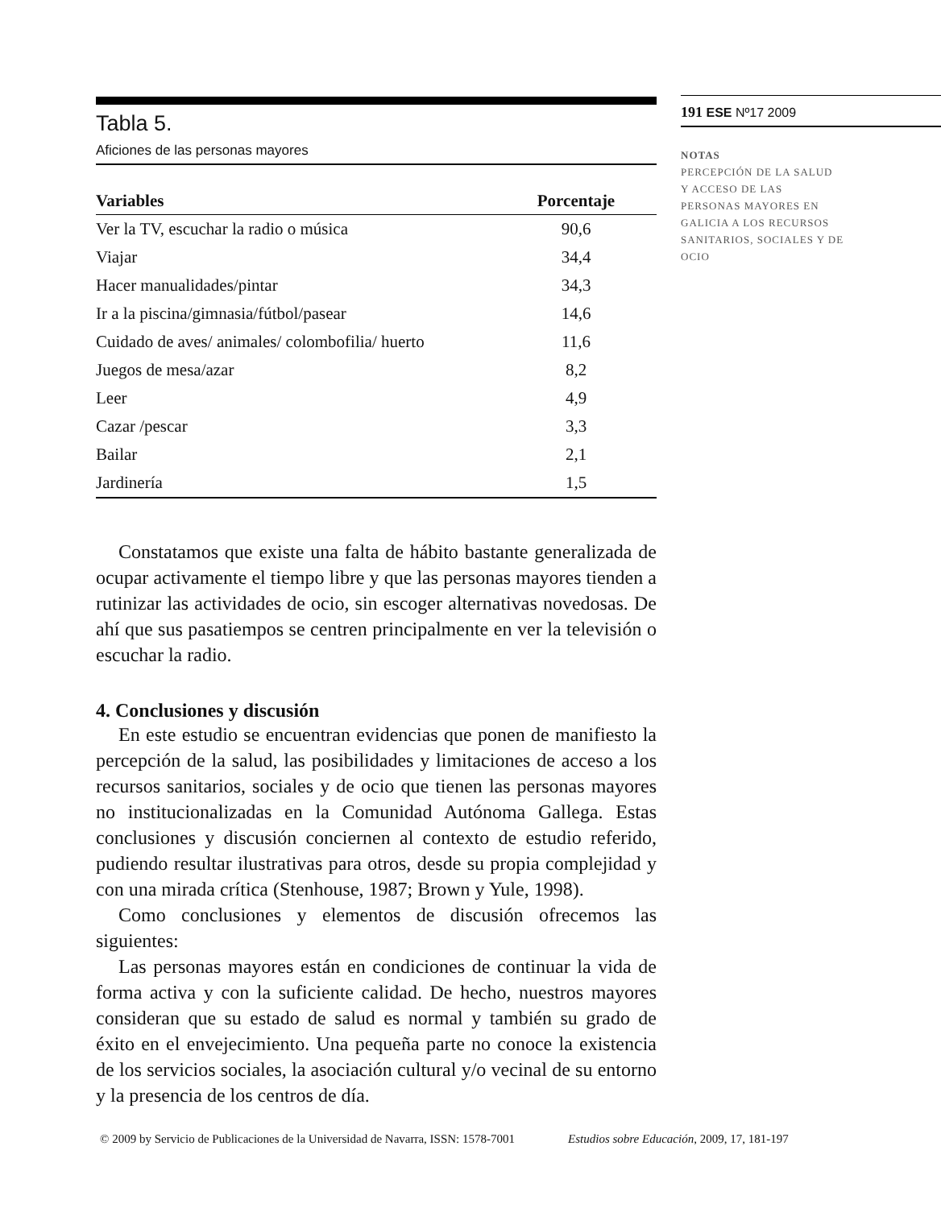Tabla 5.
Aficiones de las personas mayores
| Variables | Porcentaje |
| --- | --- |
| Ver la TV, escuchar la radio o música | 90,6 |
| Viajar | 34,4 |
| Hacer manualidades/pintar | 34,3 |
| Ir a la piscina/gimnasia/fútbol/pasear | 14,6 |
| Cuidado de aves/ animales/ colombofilia/ huerto | 11,6 |
| Juegos de mesa/azar | 8,2 |
| Leer | 4,9 |
| Cazar /pescar | 3,3 |
| Bailar | 2,1 |
| Jardinería | 1,5 |
Constatamos que existe una falta de hábito bastante generalizada de ocupar activamente el tiempo libre y que las personas mayores tienden a rutinizar las actividades de ocio, sin escoger alternativas novedosas. De ahí que sus pasatiempos se centren principalmente en ver la televisión o escuchar la radio.
4. Conclusiones y discusión
En este estudio se encuentran evidencias que ponen de manifiesto la percepción de la salud, las posibilidades y limitaciones de acceso a los recursos sanitarios, sociales y de ocio que tienen las personas mayores no institucionalizadas en la Comunidad Autónoma Gallega. Estas conclusiones y discusión conciernen al contexto de estudio referido, pudiendo resultar ilustrativas para otros, desde su propia complejidad y con una mirada crítica (Stenhouse, 1987; Brown y Yule, 1998).
Como conclusiones y elementos de discusión ofrecemos las siguientes:
Las personas mayores están en condiciones de continuar la vida de forma activa y con la suficiente calidad. De hecho, nuestros mayores consideran que su estado de salud es normal y también su grado de éxito en el envejecimiento. Una pequeña parte no conoce la existencia de los servicios sociales, la asociación cultural y/o vecinal de su entorno y la presencia de los centros de día.
191 ESE Nº17 2009
NOTAS
PERCEPCIÓN DE LA SALUD
Y ACCESO DE LAS
PERSONAS MAYORES EN
GALICIA A LOS RECURSOS
SANITARIOS, SOCIALES Y DE
OCIO
© 2009 by Servicio de Publicaciones de la Universidad de Navarra, ISSN: 1578-7001 Estudios sobre Educación, 2009, 17, 181-197